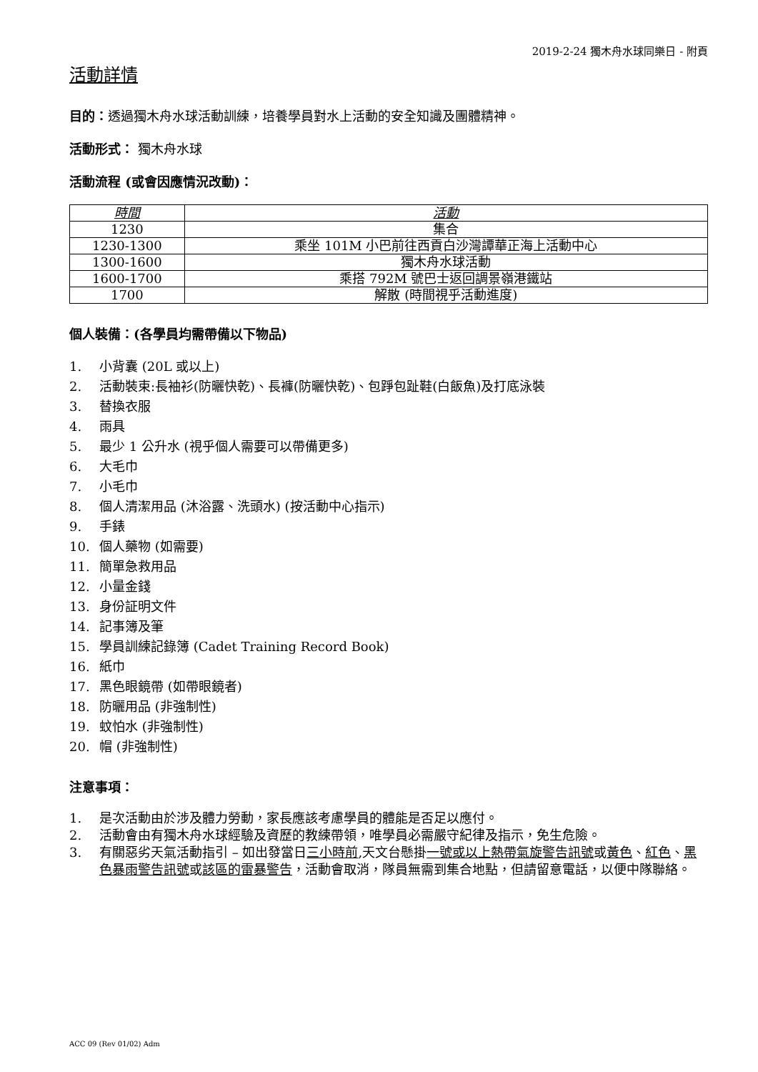2019-2-24 獨木舟水球同樂日 - 附頁
活動詳情
目的：透過獨木舟水球活動訓練，培養學員對水上活動的安全知識及團體精神。
活動形式： 獨木舟水球
活動流程 (或會因應情況改動)：
| 時間 | 活動 |
| --- | --- |
| 1230 | 集合 |
| 1230-1300 | 乘坐 101M 小巴前往西貢白沙灣譚華正海上活動中心 |
| 1300-1600 | 獨木舟水球活動 |
| 1600-1700 | 乘搭 792M 號巴士返回調景嶺港鐵站 |
| 1700 | 解散 (時間視乎活動進度) |
個人裝備：(各學員均需帶備以下物品)
1. 小背囊 (20L 或以上)
2. 活動裝束:長袖衫(防曬快乾)、長褲(防曬快乾)、包踭包趾鞋(白飯魚)及打底泳裝
3. 替換衣服
4. 雨具
5. 最少 1 公升水 (視乎個人需要可以帶備更多)
6. 大毛巾
7. 小毛巾
8. 個人清潔用品 (沐浴露、洗頭水) (按活動中心指示)
9. 手錶
10. 個人藥物 (如需要)
11. 簡單急救用品
12. 小量金錢
13. 身份証明文件
14. 記事簿及筆
15. 學員訓練記錄簿 (Cadet Training Record Book)
16. 紙巾
17. 黑色眼鏡帶 (如帶眼鏡者)
18. 防曬用品 (非強制性)
19. 蚊怕水 (非強制性)
20. 帽 (非強制性)
注意事項：
1. 是次活動由於涉及體力勞動，家長應該考慮學員的體能是否足以應付。
2. 活動會由有獨木舟水球經驗及資歷的教練帶領，唯學員必需嚴守紀律及指示，免生危險。
3. 有關惡劣天氣活動指引 – 如出發當日三小時前,天文台懸掛一號或以上熱帶氣旋警告訊號或黃色、紅色、黑色暴雨警告訊號或該區的雷暴警告，活動會取消，隊員無需到集合地點，但請留意電話，以便中隊聯絡。
ACC 09 (Rev 01/02) Adm